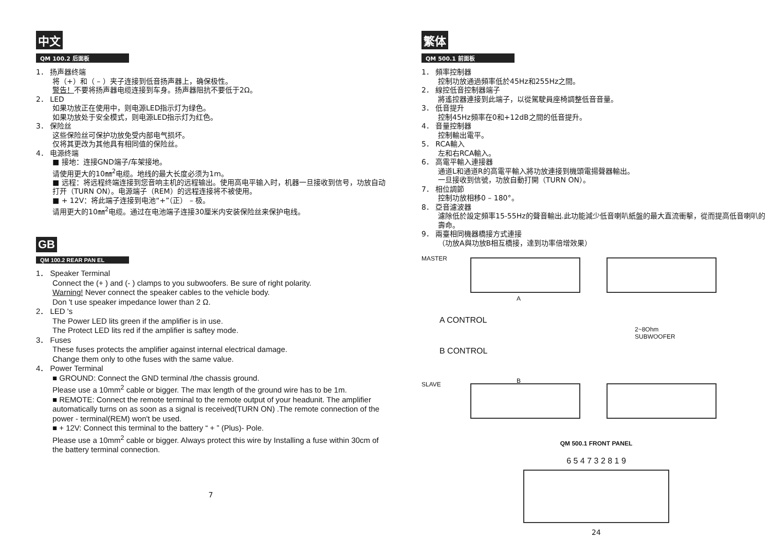中文
QM 100.2 后面板
1． 扬声器终端
将（+）和（ – ）夹子连接到低音扬声器上，确保极性。
警告！不要将扬声器电缆连接到车身。扬声器阻抗不要低于2Ω。
2． LED
如果功放正在使用中，则电源LED指示灯为绿色。
如果功放处于安全模式，则电源LED指示灯为红色。
3． 保险丝
这些保险丝可保护功放免受内部电气损坏。
仅将其更改为其他具有相同值的保险丝。
4． 电源终端
■ 接地：连接GND端子/车架接地。
请使用更大的10㎜<sup>2</sup>电缆。地线的最大长度必须为1m。
■ 远程：将远程终端连接到您音响主机的远程输出。使用高电平输入时，机器一旦接收到信号，功放自动打开（TURN ON）。电源端子（REM）的远程连接将不被使用。
■ + 12V：将此端子连接到电池“+”（正） – 极。
请用更大的10㎜<sup>2</sup>电缆。通过在电池端子连接30厘米内安装保险丝来保护电线。
GB
QM 100.2 REAR PAN EL
1． Speaker Terminal
Connect the (+ ) and (- ) clamps to you subwoofers. Be sure of right polarity.
Warning! Never connect the speaker cables to the vehicle body.
Don 't use speaker impedance lower than 2 Ω.
2． LED 's
The Power LED lits green if the amplifier is in use.
The Protect LED lits red if the amplifier is saftey mode.
3． Fuses
These fuses protects the amplifier against internal electrical damage.
Change them only to othe fuses with the same value.
4． Power Terminal
■ GROUND: Connect the GND terminal /the chassis ground.
Please use a 10mm<sup>2</sup> cable or bigger. The max length of the ground wire has to be 1m.
■ REMOTE: Connect the remote terminal to the remote output of your headunit. The amplifier automatically turns on as soon as a signal is received(TURN ON) .The remote connection of the power - terminal(REM) won't be used.
■ + 12V: Connect this terminal to the battery “ + ” (Plus)- Pole.
Please use a 10mm<sup>2</sup> cable or bigger. Always protect this wire by Installing a fuse within 30cm of the battery terminal connection.
7
繁体
QM 500.1 前面板
1． 頻率控制器
控制功放通過頻率低於45Hz和255Hz之間。
2． 線控低音控制器端子
將遙控器連接到此端子，以從駕駛員座椅調整低音音量。
3． 低音提升
控制45Hz頻率在0和+12dB之間的低音提升。
4． 音量控制器
控制輸出電平。
5． RCA輸入
左和右RCA輸入。
6． 高電平輸入連接器
通道L和通道R的高電平輸入將功放連接到機頭電揚聲器輸出。
一旦接收到信號，功放自動打開（TURN ON）。
7． 相位調節
控制功放相移0 – 180°。
8． 亞音濾波器
濾除低於設定頻率15-55Hz的聲音輸出.此功能減少低音喇叭紙盤的最大直流衝擊，從而提高低音喇叭的壽命。
9． 兩臺相同機器橋接方式連接
（功放A與功放B相互橋接，達到功率倍增效果）
MASTER
A
A CONTROL
B CONTROL
2~8Ohm
SUBWOOFER
B
SLAVE
QM 500.1 FRONT PANEL
6 5 4 7 3 2 8 1 9
24